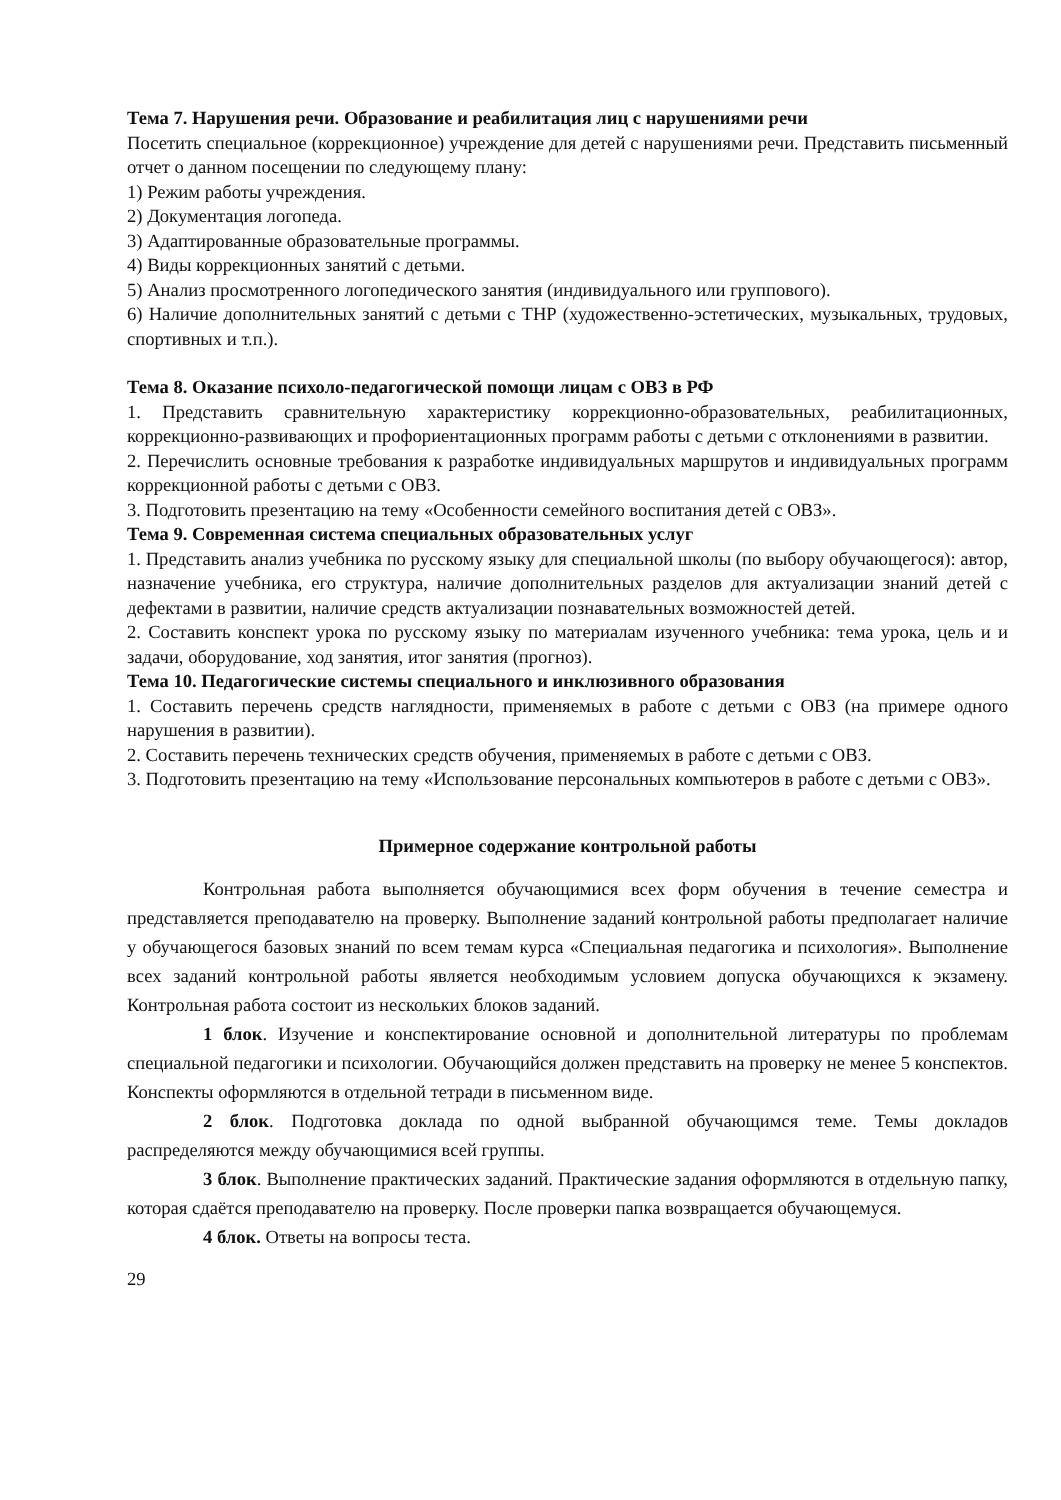Тема 7. Нарушения речи. Образование и реабилитация лиц с нарушениями речи
Посетить специальное (коррекционное) учреждение для детей с нарушениями речи. Представить письменный отчет о данном посещении по следующему плану:
1) Режим работы учреждения.
2) Документация логопеда.
3) Адаптированные образовательные программы.
4) Виды коррекционных занятий с детьми.
5) Анализ просмотренного логопедического занятия (индивидуального или группового).
6) Наличие дополнительных занятий с детьми с ТНР (художественно-эстетических, музыкальных, трудовых, спортивных и т.п.).
Тема 8. Оказание психоло-педагогической помощи лицам с ОВЗ в РФ
1. Представить сравнительную характеристику коррекционно-образовательных, реабилитационных, коррекционно-развивающих и профориентационных программ работы с детьми с отклонениями в развитии.
2. Перечислить основные требования к разработке индивидуальных маршрутов и индивидуальных программ коррекционной работы с детьми с ОВЗ.
3. Подготовить презентацию на тему «Особенности семейного воспитания детей с ОВЗ».
Тема 9. Современная система специальных образовательных услуг
1. Представить анализ учебника по русскому языку для специальной школы (по выбору обучающегося): автор, назначение учебника, его структура, наличие дополнительных разделов для актуализации знаний детей с дефектами в развитии, наличие средств актуализации познавательных возможностей детей.
2. Составить конспект урока по русскому языку по материалам изученного учебника: тема урока, цель и и задачи, оборудование, ход занятия, итог занятия (прогноз).
Тема 10. Педагогические системы специального и инклюзивного образования
1. Составить перечень средств наглядности, применяемых в работе с детьми с ОВЗ (на примере одного нарушения в развитии).
2. Составить перечень технических средств обучения, применяемых в работе с детьми с ОВЗ.
3. Подготовить презентацию на тему «Использование персональных компьютеров в работе с детьми с ОВЗ».
Примерное содержание контрольной работы
Контрольная работа выполняется обучающимися всех форм обучения в течение семестра и представляется преподавателю на проверку. Выполнение заданий контрольной работы предполагает наличие у обучающегося базовых знаний по всем темам курса «Специальная педагогика и психология». Выполнение всех заданий контрольной работы является необходимым условием допуска обучающихся к экзамену. Контрольная работа состоит из нескольких блоков заданий.
1 блок. Изучение и конспектирование основной и дополнительной литературы по проблемам специальной педагогики и психологии. Обучающийся должен представить на проверку не менее 5 конспектов. Конспекты оформляются в отдельной тетради в письменном виде.
2 блок. Подготовка доклада по одной выбранной обучающимся теме. Темы докладов распределяются между обучающимися всей группы.
3 блок. Выполнение практических заданий. Практические задания оформляются в отдельную папку, которая сдаётся преподавателю на проверку. После проверки папка возвращается обучающемуся.
4 блок. Ответы на вопросы теста.
29